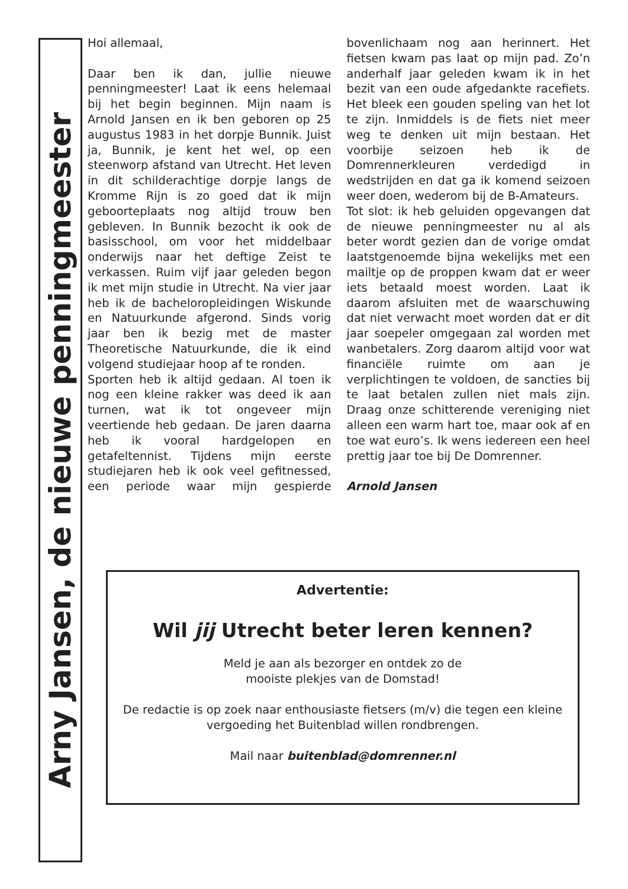Arny Jansen, de nieuwe penningmeester
Hoi allemaal,
Daar ben ik dan, jullie nieuwe penningmeester! Laat ik eens helemaal bij het begin beginnen. Mijn naam is Arnold Jansen en ik ben geboren op 25 augustus 1983 in het dorpje Bunnik. Juist ja, Bunnik, je kent het wel, op een steenworp afstand van Utrecht. Het leven in dit schilderachtige dorpje langs de Kromme Rijn is zo goed dat ik mijn geboorteplaats nog altijd trouw ben gebleven. In Bunnik bezocht ik ook de basisschool, om voor het middelbaar onderwijs naar het deftige Zeist te verkassen. Ruim vijf jaar geleden begon ik met mijn studie in Utrecht. Na vier jaar heb ik de bacheloropleidingen Wiskunde en Natuurkunde afgerond. Sinds vorig jaar ben ik bezig met de master Theoretische Natuurkunde, die ik eind volgend studiejaar hoop af te ronden.
Sporten heb ik altijd gedaan. Al toen ik nog een kleine rakker was deed ik aan turnen, wat ik tot ongeveer mijn veertiende heb gedaan. De jaren daarna heb ik vooral hardgelopen en getafeltennist. Tijdens mijn eerste studiejaren heb ik ook veel gefitnessed, een periode waar mijn gespierde bovenlichaam nog aan herinnert. Het fietsen kwam pas laat op mijn pad. Zo’n anderhalf jaar geleden kwam ik in het bezit van een oude afgedankte racefiets. Het bleek een gouden speling van het lot te zijn. Inmiddels is de fiets niet meer weg te denken uit mijn bestaan. Het voorbije seizoen heb ik de Domrennerkleuren verdedigd in wedstrijden en dat ga ik komend seizoen weer doen, wederom bij de B-Amateurs.
Tot slot: ik heb geluiden opgevangen dat de nieuwe penningmeester nu al als beter wordt gezien dan de vorige omdat laatstgenoemde bijna wekelijks met een mailtje op de proppen kwam dat er weer iets betaald moest worden. Laat ik daarom afsluiten met de waarschuwing dat niet verwacht moet worden dat er dit jaar soepeler omgegaan zal worden met wanbetalers. Zorg daarom altijd voor wat financiële ruimte om aan je verplichtingen te voldoen, de sancties bij te laat betalen zullen niet mals zijn. Draag onze schitterende vereniging niet alleen een warm hart toe, maar ook af en toe wat euro’s. Ik wens iedereen een heel prettig jaar toe bij De Domrenner.
Arnold Jansen
Advertentie:
Wil jij Utrecht beter leren kennen?
Meld je aan als bezorger en ontdek zo de
mooiste plekjes van de Domstad!
De redactie is op zoek naar enthousiaste fietsers (m/v) die tegen een kleine vergoeding het Buitenblad willen rondbrengen.
Mail naar buitenblad@domrenner.nl